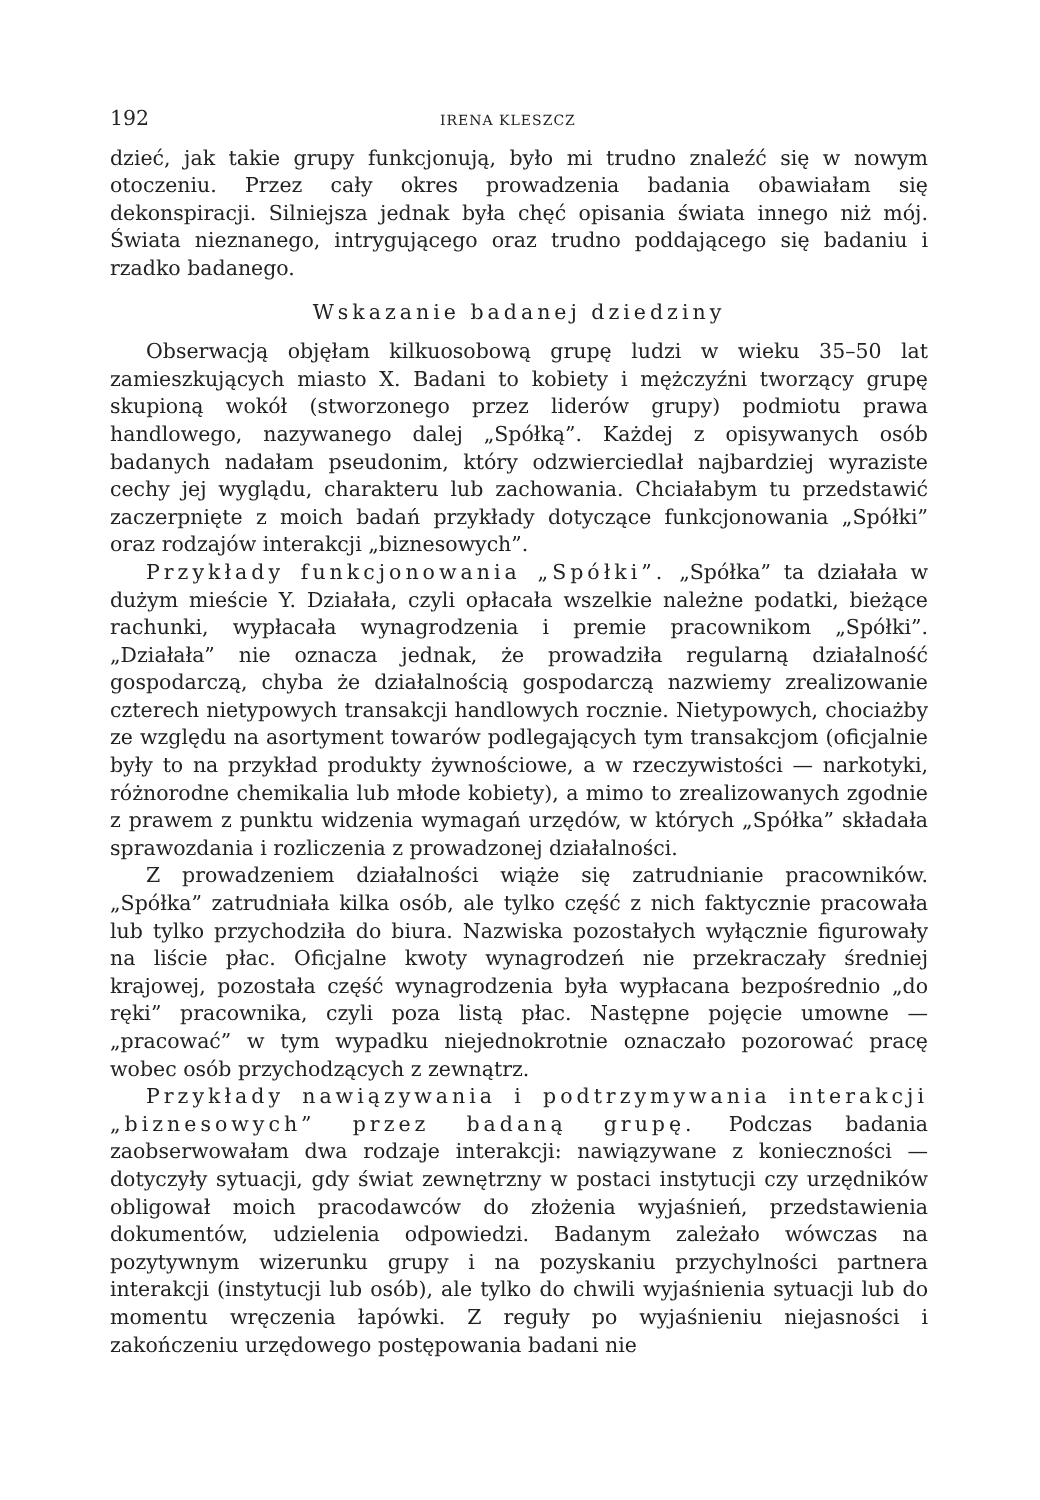192 IRENA KLESZCZ
dzieć, jak takie grupy funkcjonują, było mi trudno znaleźć się w nowym otoczeniu. Przez cały okres prowadzenia badania obawiałam się dekonspiracji. Silniejsza jednak była chęć opisania świata innego niż mój. Świata nieznanego, intrygującego oraz trudno poddającego się badaniu i rzadko badanego.
Wskazanie badanej dziedziny
Obserwacją objęłam kilkuosobową grupę ludzi w wieku 35–50 lat zamieszkujących miasto X. Badani to kobiety i mężczyźni tworzący grupę skupioną wokół (stworzonego przez liderów grupy) podmiotu prawa handlowego, nazywanego dalej „Spółką”. Każdej z opisywanych osób badanych nadałam pseudonim, który odzwierciedlał najbardziej wyraziste cechy jej wyglądu, charakteru lub zachowania. Chciałabym tu przedstawić zaczerpnięte z moich badań przykłady dotyczące funkcjonowania „Spółki” oraz rodzajów interakcji „biznesowych”.
Przykłady funkcjonowania „Spółki”. „Spółka” ta działała w dużym mieście Y. Działała, czyli opłacała wszelkie należne podatki, bieżące rachunki, wypłacała wynagrodzenia i premie pracownikom „Spółki”. „Działała” nie oznacza jednak, że prowadziła regularną działalność gospodarczą, chyba że działalnością gospodarczą nazwiemy zrealizowanie czterech nietypowych transakcji handlowych rocznie. Nietypowych, chociażby ze względu na asortyment towarów podlegających tym transakcjom (oficjalnie były to na przykład produkty żywnościowe, a w rzeczywistości — narkotyki, różnorodne chemikalia lub młode kobiety), a mimo to zrealizowanych zgodnie z prawem z punktu widzenia wymagań urzędów, w których „Spółka” składała sprawozdania i rozliczenia z prowadzonej działalności.
Z prowadzeniem działalności wiąże się zatrudnianie pracowników. „Spółka” zatrudniała kilka osób, ale tylko część z nich faktycznie pracowała lub tylko przychodziła do biura. Nazwiska pozostałych wyłącznie figurowały na liście płac. Oficjalne kwoty wynagrodzeń nie przekraczały średniej krajowej, pozostała część wynagrodzenia była wypłacana bezpośrednio „do ręki” pracownika, czyli poza listą płac. Następne pojęcie umowne — „pracować” w tym wypadku niejednokrotnie oznaczało pozorować pracę wobec osób przychodzących z zewnątrz.
Przykłady nawiązywania i podtrzymywania interakcji „biznesowych” przez badaną grupę. Podczas badania zaobserwowałam dwa rodzaje interakcji: nawiązywane z konieczności — dotyczyły sytuacji, gdy świat zewnętrzny w postaci instytucji czy urzędników obligował moich pracodawców do złożenia wyjaśnień, przedstawienia dokumentów, udzielenia odpowiedzi. Badanym zależało wówczas na pozytywnym wizerunku grupy i na pozyskaniu przychylności partnera interakcji (instytucji lub osób), ale tylko do chwili wyjaśnienia sytuacji lub do momentu wręczenia łapówki. Z reguły po wyjaśnieniu niejasności i zakończeniu urzędowego postępowania badani nie